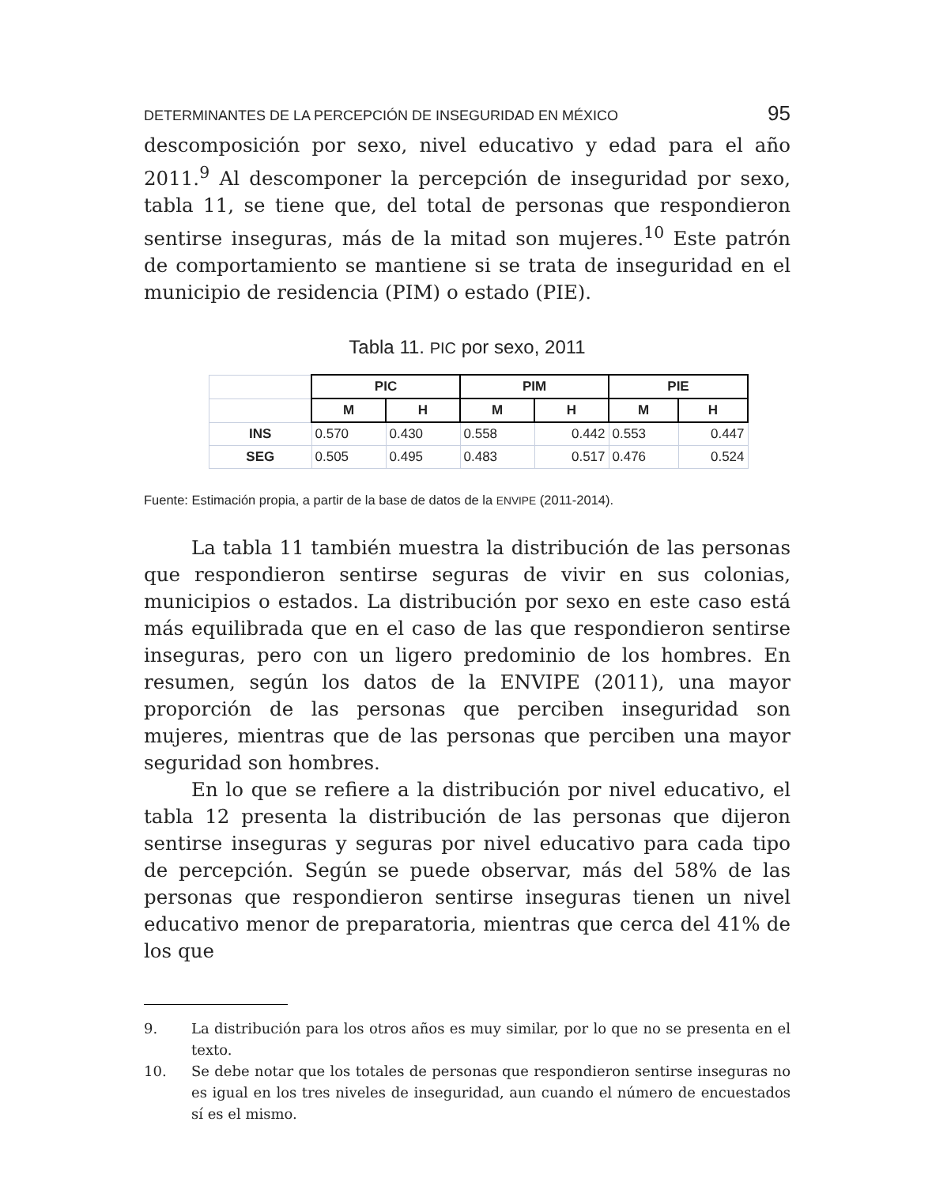DETERMINANTES DE LA PERCEPCIÓN DE INSEGURIDAD EN MÉXICO 95
descomposición por sexo, nivel educativo y edad para el año 2011.<sup>9</sup> Al descomponer la percepción de inseguridad por sexo, tabla 11, se tiene que, del total de personas que respondieron sentirse inseguras, más de la mitad son mujeres.<sup>10</sup> Este patrón de comportamiento se mantiene si se trata de inseguridad en el municipio de residencia (PIM) o estado (PIE).
Tabla 11. PIC por sexo, 2011
| | PIC | | PIM | | PIE | |
| --- | --- | --- | --- | --- | --- | --- |
| | M | H | M | H | M | H |
| INS | 0.570 | 0.430 | 0.558 | 0.442 | 0.553 | 0.447 |
| SEG | 0.505 | 0.495 | 0.483 | 0.517 | 0.476 | 0.524 |
Fuente: Estimación propia, a partir de la base de datos de la ENVIPE (2011-2014).
La tabla 11 también muestra la distribución de las personas que respondieron sentirse seguras de vivir en sus colonias, municipios o estados. La distribución por sexo en este caso está más equilibrada que en el caso de las que respondieron sentirse inseguras, pero con un ligero predominio de los hombres. En resumen, según los datos de la ENVIPE (2011), una mayor proporción de las personas que perciben inseguridad son mujeres, mientras que de las personas que perciben una mayor seguridad son hombres.
En lo que se refiere a la distribución por nivel educativo, el tabla 12 presenta la distribución de las personas que dijeron sentirse inseguras y seguras por nivel educativo para cada tipo de percepción. Según se puede observar, más del 58% de las personas que respondieron sentirse inseguras tienen un nivel educativo menor de preparatoria, mientras que cerca del 41% de los que
9. La distribución para los otros años es muy similar, por lo que no se presenta en el texto.
10. Se debe notar que los totales de personas que respondieron sentirse inseguras no es igual en los tres niveles de inseguridad, aun cuando el número de encuestados sí es el mismo.